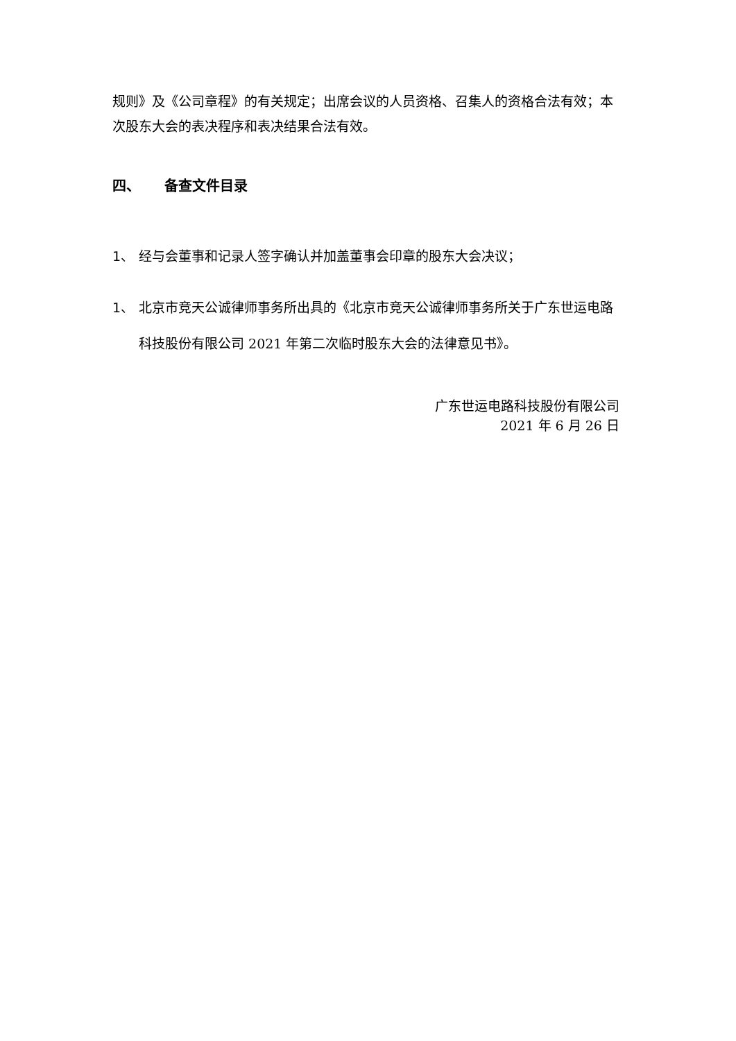规则》及《公司章程》的有关规定；出席会议的人员资格、召集人的资格合法有效；本次股东大会的表决程序和表决结果合法有效。
四、 备查文件目录
1、 经与会董事和记录人签字确认并加盖董事会印章的股东大会决议；
1、 北京市竞天公诚律师事务所出具的《北京市竞天公诚律师事务所关于广东世运电路科技股份有限公司 2021 年第二次临时股东大会的法律意见书》。
广东世运电路科技股份有限公司
2021 年 6 月 26 日